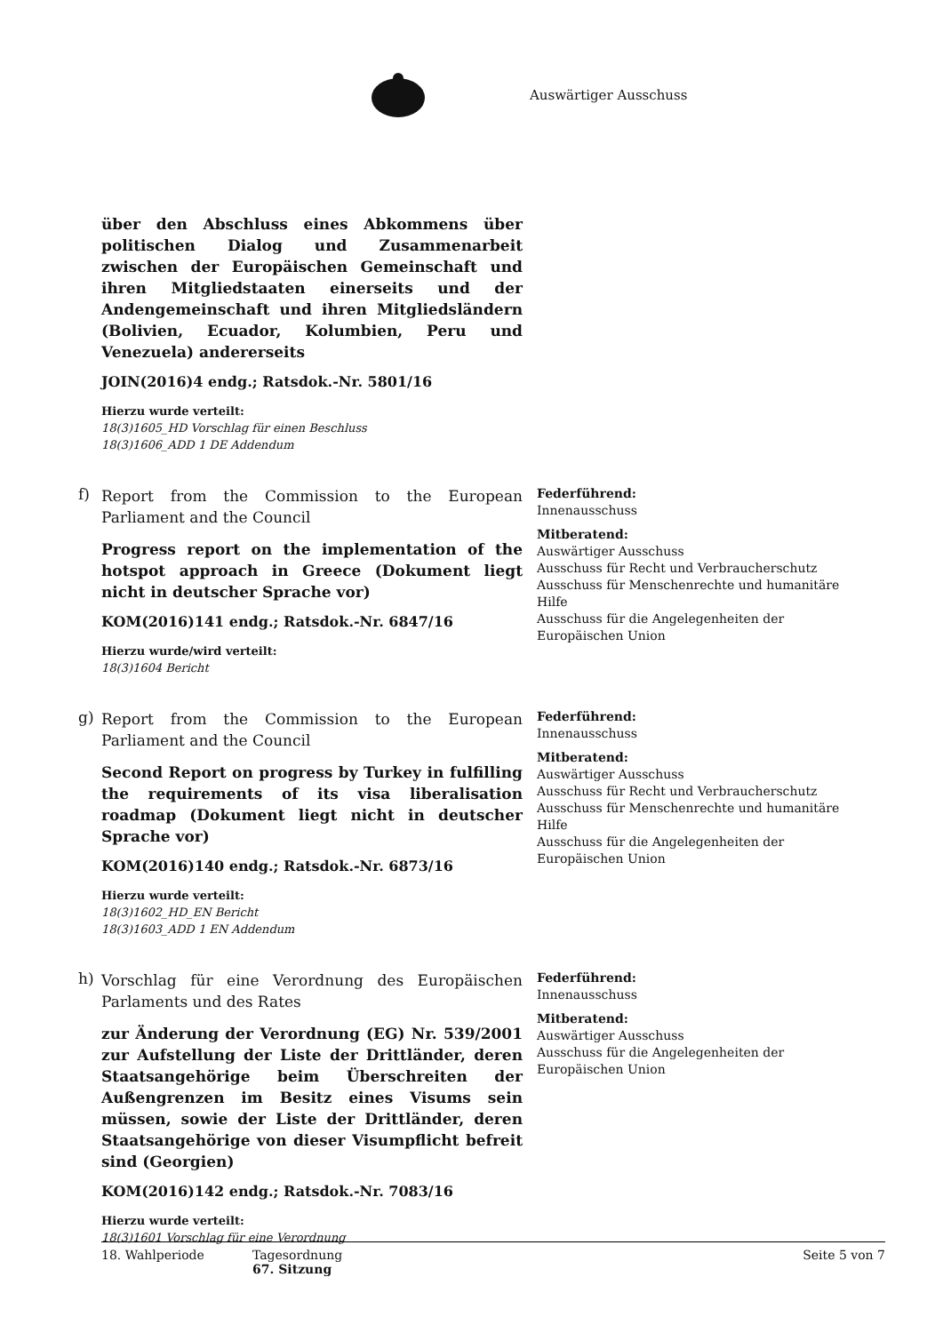Auswärtiger Ausschuss
über den Abschluss eines Abkommens über politischen Dialog und Zusammenarbeit zwischen der Europäischen Gemeinschaft und ihren Mitgliedstaaten einerseits und der Andengemeinschaft und ihren Mitgliedsländern (Bolivien, Ecuador, Kolumbien, Peru und Venezuela) andererseits
JOIN(2016)4 endg.; Ratsdok.-Nr. 5801/16
Hierzu wurde verteilt:
18(3)1605_HD Vorschlag für einen Beschluss
18(3)1606_ADD 1 DE Addendum
f)
Report from the Commission to the European Parliament and the Council
Progress report on the implementation of the hotspot approach in Greece (Dokument liegt nicht in deutscher Sprache vor)
KOM(2016)141 endg.; Ratsdok.-Nr. 6847/16
Hierzu wurde/wird verteilt:
18(3)1604 Bericht
Federführend:
Innenausschuss
Mitberatend:
Auswärtiger Ausschuss
Ausschuss für Recht und Verbraucherschutz
Ausschuss für Menschenrechte und humanitäre Hilfe
Ausschuss für die Angelegenheiten der Europäischen Union
g)
Report from the Commission to the European Parliament and the Council
Second Report on progress by Turkey in fulfilling the requirements of its visa liberalisation roadmap (Dokument liegt nicht in deutscher Sprache vor)
KOM(2016)140 endg.; Ratsdok.-Nr. 6873/16
Hierzu wurde verteilt:
18(3)1602_HD_EN Bericht
18(3)1603_ADD 1 EN Addendum
Federführend:
Innenausschuss
Mitberatend:
Auswärtiger Ausschuss
Ausschuss für Recht und Verbraucherschutz
Ausschuss für Menschenrechte und humanitäre Hilfe
Ausschuss für die Angelegenheiten der Europäischen Union
h)
Vorschlag für eine Verordnung des Europäischen Parlaments und des Rates
zur Änderung der Verordnung (EG) Nr. 539/2001 zur Aufstellung der Liste der Drittländer, deren Staatsangehörige beim Überschreiten der Außengrenzen im Besitz eines Visums sein müssen, sowie der Liste der Drittländer, deren Staatsangehörige von dieser Visumpflicht befreit sind (Georgien)
KOM(2016)142 endg.; Ratsdok.-Nr. 7083/16
Hierzu wurde verteilt:
18(3)1601 Vorschlag für eine Verordnung
Federführend:
Innenausschuss
Mitberatend:
Auswärtiger Ausschuss
Ausschuss für die Angelegenheiten der Europäischen Union
18. Wahlperiode Tagesordnung
67. Sitzung
Seite 5 von 7